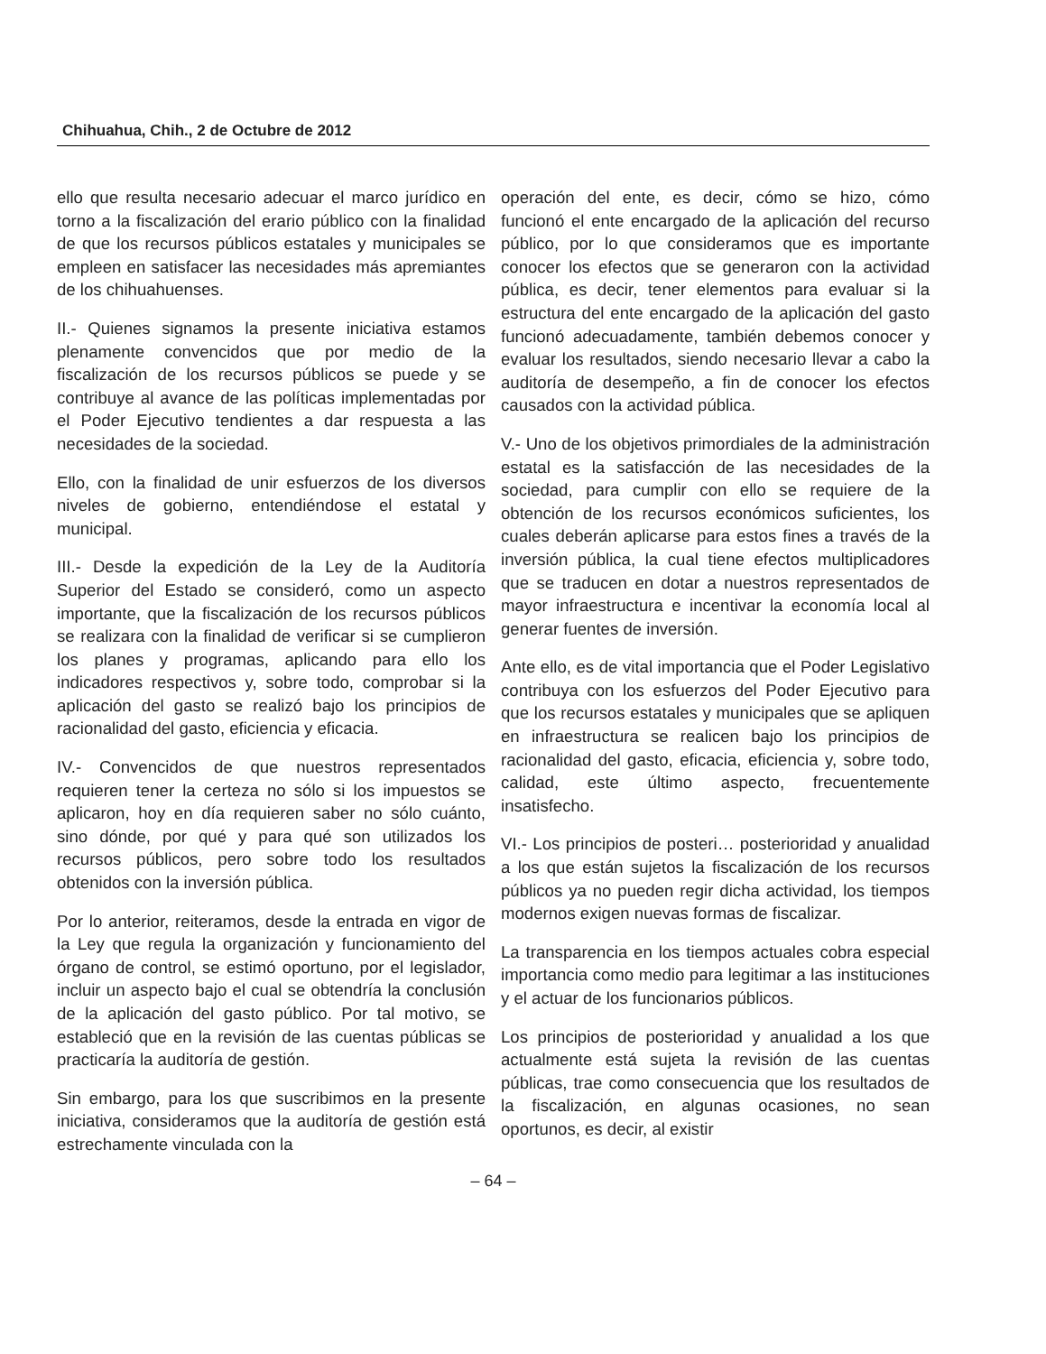Chihuahua, Chih., 2 de Octubre de 2012
ello que resulta necesario adecuar el marco jurídico en torno a la fiscalización del erario público con la finalidad de que los recursos públicos estatales y municipales se empleen en satisfacer las necesidades más apremiantes de los chihuahuenses.
II.- Quienes signamos la presente iniciativa estamos plenamente convencidos que por medio de la fiscalización de los recursos públicos se puede y se contribuye al avance de las políticas implementadas por el Poder Ejecutivo tendientes a dar respuesta a las necesidades de la sociedad.
Ello, con la finalidad de unir esfuerzos de los diversos niveles de gobierno, entendiéndose el estatal y municipal.
III.- Desde la expedición de la Ley de la Auditoría Superior del Estado se consideró, como un aspecto importante, que la fiscalización de los recursos públicos se realizara con la finalidad de verificar si se cumplieron los planes y programas, aplicando para ello los indicadores respectivos y, sobre todo, comprobar si la aplicación del gasto se realizó bajo los principios de racionalidad del gasto, eficiencia y eficacia.
IV.- Convencidos de que nuestros representados requieren tener la certeza no sólo si los impuestos se aplicaron, hoy en día requieren saber no sólo cuánto, sino dónde, por qué y para qué son utilizados los recursos públicos, pero sobre todo los resultados obtenidos con la inversión pública.
Por lo anterior, reiteramos, desde la entrada en vigor de la Ley que regula la organización y funcionamiento del órgano de control, se estimó oportuno, por el legislador, incluir un aspecto bajo el cual se obtendría la conclusión de la aplicación del gasto público. Por tal motivo, se estableció que en la revisión de las cuentas públicas se practicaría la auditoría de gestión.
Sin embargo, para los que suscribimos en la presente iniciativa, consideramos que la auditoría de gestión está estrechamente vinculada con la
operación del ente, es decir, cómo se hizo, cómo funcionó el ente encargado de la aplicación del recurso público, por lo que consideramos que es importante conocer los efectos que se generaron con la actividad pública, es decir, tener elementos para evaluar si la estructura del ente encargado de la aplicación del gasto funcionó adecuadamente, también debemos conocer y evaluar los resultados, siendo necesario llevar a cabo la auditoría de desempeño, a fin de conocer los efectos causados con la actividad pública.
V.- Uno de los objetivos primordiales de la administración estatal es la satisfacción de las necesidades de la sociedad, para cumplir con ello se requiere de la obtención de los recursos económicos suficientes, los cuales deberán aplicarse para estos fines a través de la inversión pública, la cual tiene efectos multiplicadores que se traducen en dotar a nuestros representados de mayor infraestructura e incentivar la economía local al generar fuentes de inversión.
Ante ello, es de vital importancia que el Poder Legislativo contribuya con los esfuerzos del Poder Ejecutivo para que los recursos estatales y municipales que se apliquen en infraestructura se realicen bajo los principios de racionalidad del gasto, eficacia, eficiencia y, sobre todo, calidad, este último aspecto, frecuentemente insatisfecho.
VI.- Los principios de posteri… posterioridad y anualidad a los que están sujetos la fiscalización de los recursos públicos ya no pueden regir dicha actividad, los tiempos modernos exigen nuevas formas de fiscalizar.
La transparencia en los tiempos actuales cobra especial importancia como medio para legitimar a las instituciones y el actuar de los funcionarios públicos.
Los principios de posterioridad y anualidad a los que actualmente está sujeta la revisión de las cuentas públicas, trae como consecuencia que los resultados de la fiscalización, en algunas ocasiones, no sean oportunos, es decir, al existir
– 64 –